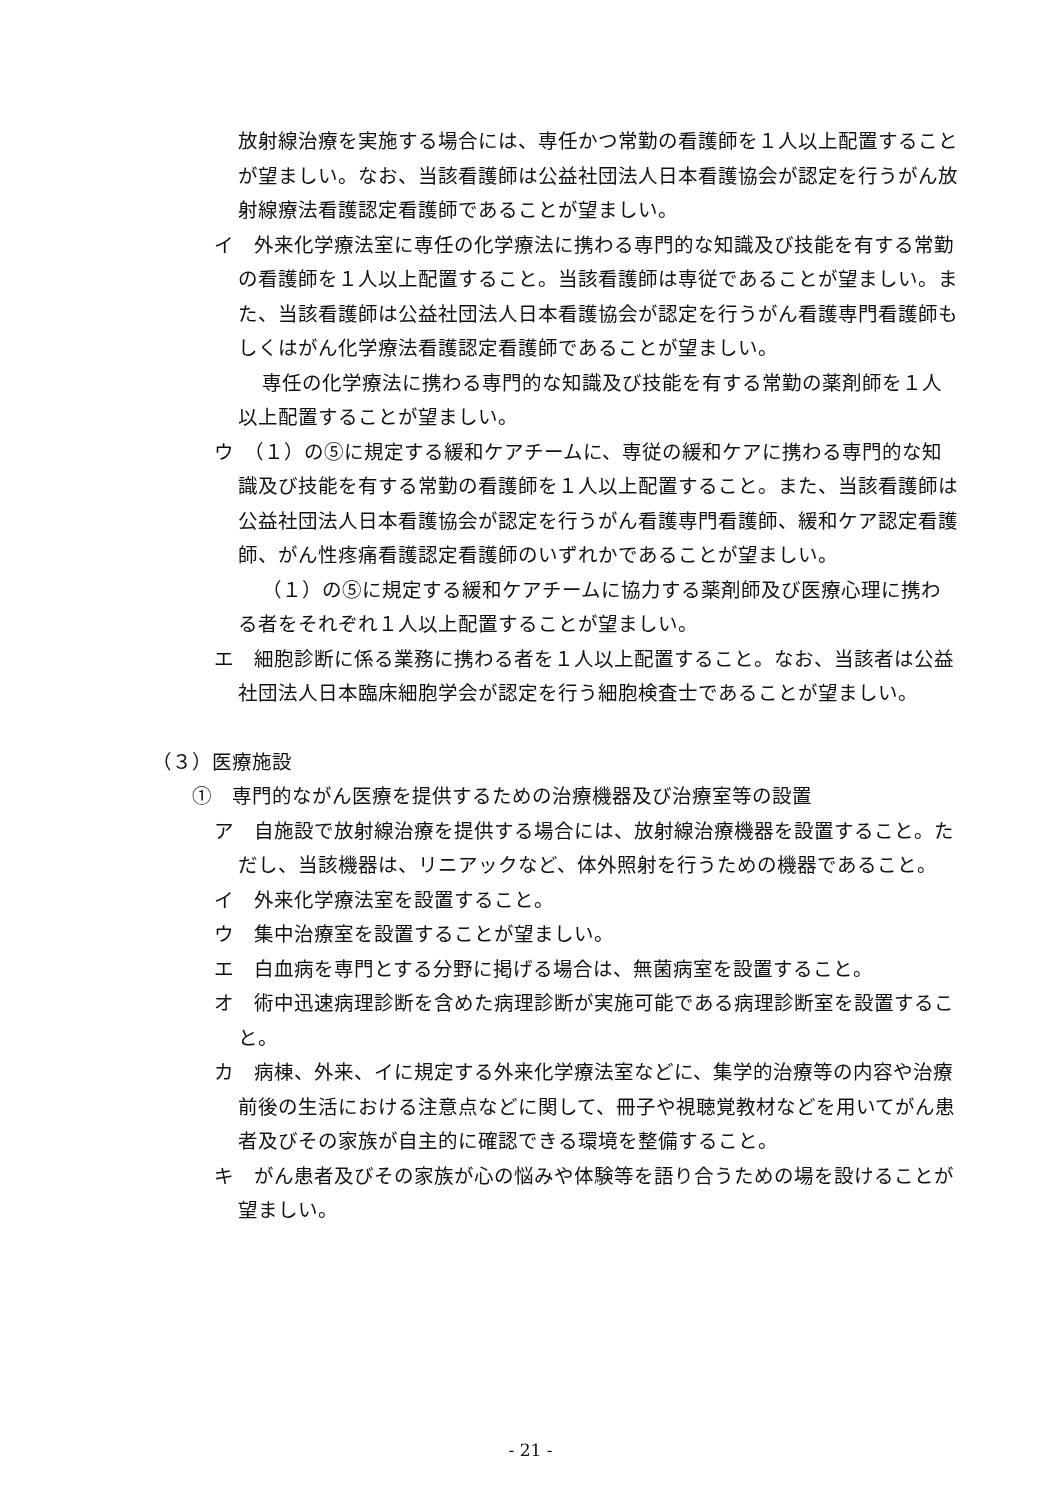放射線治療を実施する場合には、専任かつ常勤の看護師を１人以上配置することが望ましい。なお、当該看護師は公益社団法人日本看護協会が認定を行うがん放射線療法看護認定看護師であることが望ましい。
イ　外来化学療法室に専任の化学療法に携わる専門的な知識及び技能を有する常勤の看護師を１人以上配置すること。当該看護師は専従であることが望ましい。また、当該看護師は公益社団法人日本看護協会が認定を行うがん看護専門看護師もしくはがん化学療法看護認定看護師であることが望ましい。
専任の化学療法に携わる専門的な知識及び技能を有する常勤の薬剤師を１人以上配置することが望ましい。
ウ　（１）の⑤に規定する緩和ケアチームに、専従の緩和ケアに携わる専門的な知識及び技能を有する常勤の看護師を１人以上配置すること。また、当該看護師は公益社団法人日本看護協会が認定を行うがん看護専門看護師、緩和ケア認定看護師、がん性疼痛看護認定看護師のいずれかであることが望ましい。
（１）の⑤に規定する緩和ケアチームに協力する薬剤師及び医療心理に携わる者をそれぞれ１人以上配置することが望ましい。
エ　細胞診断に係る業務に携わる者を１人以上配置すること。なお、当該者は公益社団法人日本臨床細胞学会が認定を行う細胞検査士であることが望ましい。
（３）医療施設
①　専門的ながん医療を提供するための治療機器及び治療室等の設置
ア　自施設で放射線治療を提供する場合には、放射線治療機器を設置すること。ただし、当該機器は、リニアックなど、体外照射を行うための機器であること。
イ　外来化学療法室を設置すること。
ウ　集中治療室を設置することが望ましい。
エ　白血病を専門とする分野に掲げる場合は、無菌病室を設置すること。
オ　術中迅速病理診断を含めた病理診断が実施可能である病理診断室を設置すること。
カ　病棟、外来、イに規定する外来化学療法室などに、集学的治療等の内容や治療前後の生活における注意点などに関して、冊子や視聴覚教材などを用いてがん患者及びその家族が自主的に確認できる環境を整備すること。
キ　がん患者及びその家族が心の悩みや体験等を語り合うための場を設けることが望ましい。
- 21 -